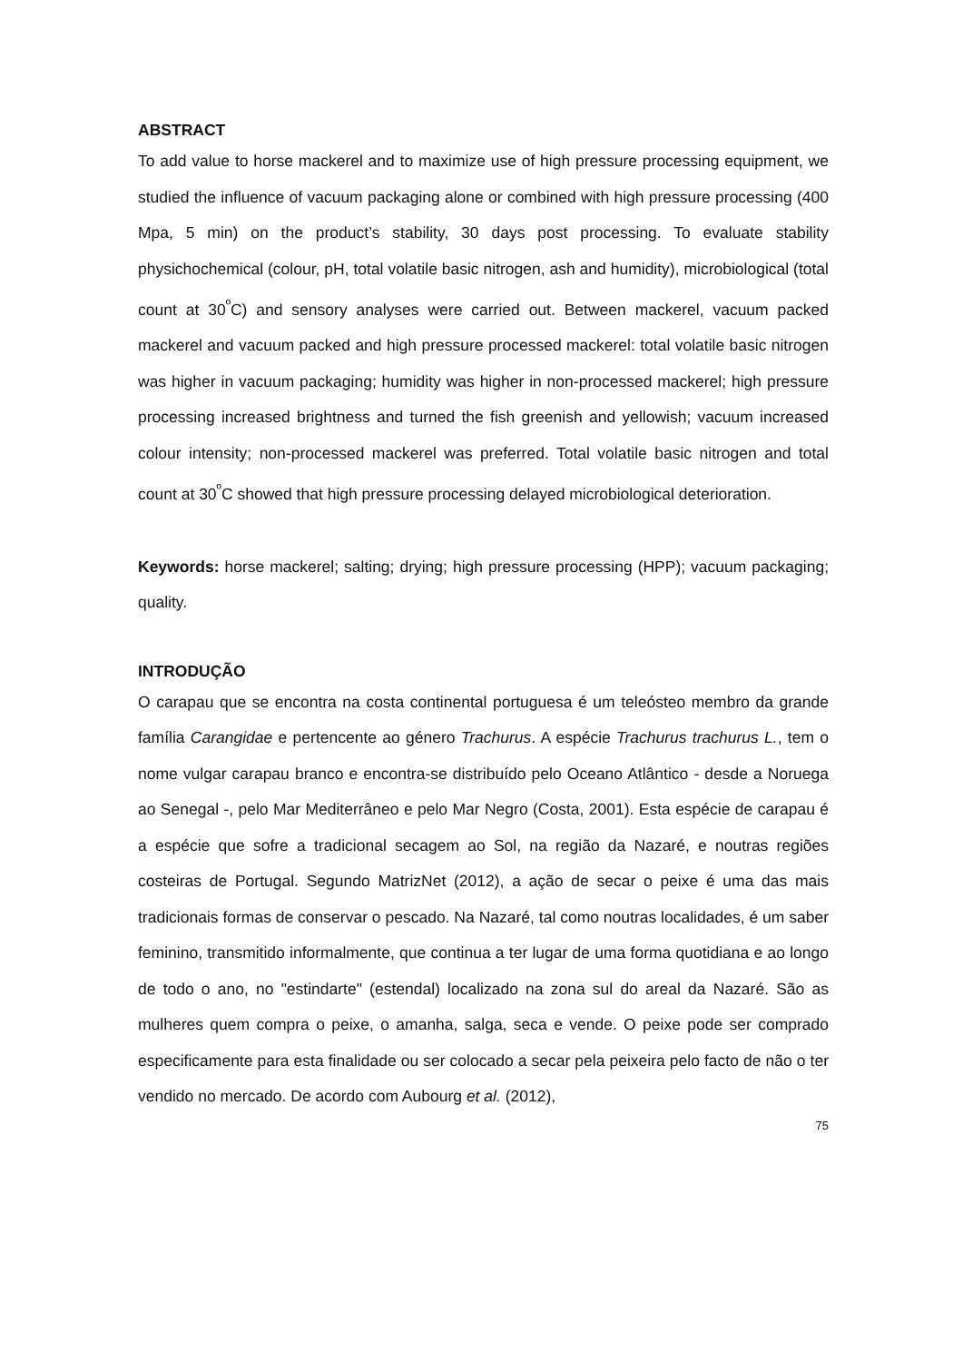ABSTRACT
To add value to horse mackerel and to maximize use of high pressure processing equipment, we studied the influence of vacuum packaging alone or combined with high pressure processing (400 Mpa, 5 min) on the product’s stability, 30 days post processing. To evaluate stability physichochemical (colour, pH, total volatile basic nitrogen, ash and humidity), microbiological (total count at 30<sup>º</sup>C) and sensory analyses were carried out. Between mackerel, vacuum packed mackerel and vacuum packed and high pressure processed mackerel: total volatile basic nitrogen was higher in vacuum packaging; humidity was higher in non-processed mackerel; high pressure processing increased brightness and turned the fish greenish and yellowish; vacuum increased colour intensity; non-processed mackerel was preferred. Total volatile basic nitrogen and total count at 30<sup>º</sup>C showed that high pressure processing delayed microbiological deterioration.
Keywords: horse mackerel; salting; drying; high pressure processing (HPP); vacuum packaging; quality.
INTRODUÇÃO
O carapau que se encontra na costa continental portuguesa é um teleósteo membro da grande família Carangidae e pertencente ao género Trachurus. A espécie Trachurus trachurus L., tem o nome vulgar carapau branco e encontra-se distribuído pelo Oceano Atlântico - desde a Noruega ao Senegal -, pelo Mar Mediterrâneo e pelo Mar Negro (Costa, 2001). Esta espécie de carapau é a espécie que sofre a tradicional secagem ao Sol, na região da Nazaré, e noutras regiões costeiras de Portugal. Segundo MatrizNet (2012), a ação de secar o peixe é uma das mais tradicionais formas de conservar o pescado. Na Nazaré, tal como noutras localidades, é um saber feminino, transmitido informalmente, que continua a ter lugar de uma forma quotidiana e ao longo de todo o ano, no "estindarte" (estendal) localizado na zona sul do areal da Nazaré. São as mulheres quem compra o peixe, o amanha, salga, seca e vende. O peixe pode ser comprado especificamente para esta finalidade ou ser colocado a secar pela peixeira pelo facto de não o ter vendido no mercado. De acordo com Aubourg et al. (2012),
75